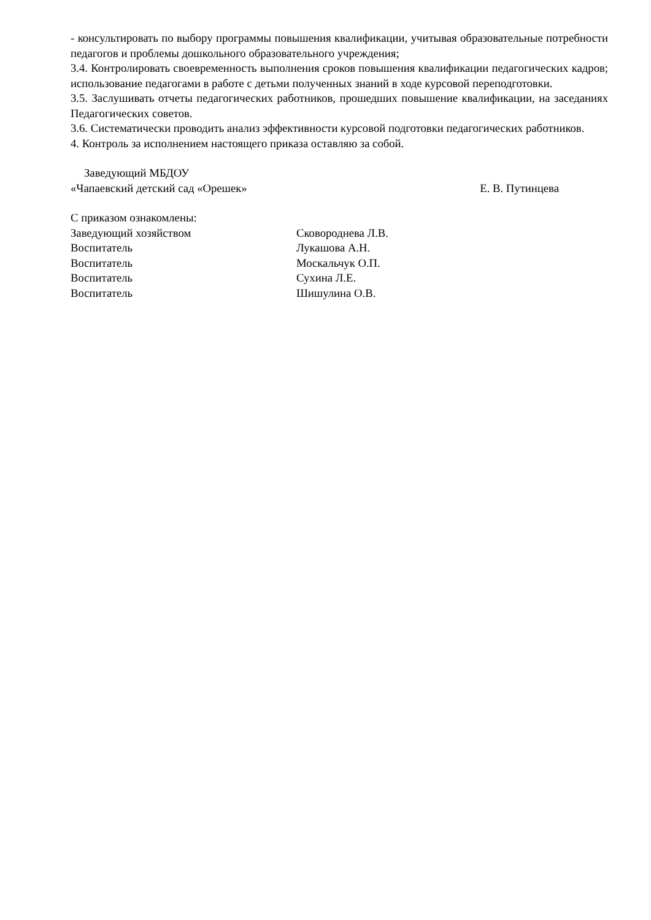- консультировать по выбору программы повышения квалификации, учитывая образовательные потребности педагогов и проблемы дошкольного образовательного учреждения;
3.4. Контролировать своевременность выполнения сроков повышения квалификации педагогических кадров; использование педагогами в работе с детьми полученных знаний в ходе курсовой переподготовки.
3.5. Заслушивать отчеты педагогических работников, прошедших повышение квалификации, на заседаниях Педагогических советов.
3.6. Систематически проводить анализ эффективности курсовой подготовки педагогических работников.
4. Контроль за исполнением настоящего приказа оставляю за собой.
Заведующий МБДОУ
«Чапаевский детский сад «Орешек» Е. В. Путинцева
С приказом ознакомлены:
| Заведующий хозяйством | Сковороднева Л.В. |
| Воспитатель | Лукашова А.Н. |
| Воспитатель | Москальчук О.П. |
| Воспитатель | Сухина Л.Е. |
| Воспитатель | Шишулина О.В. |